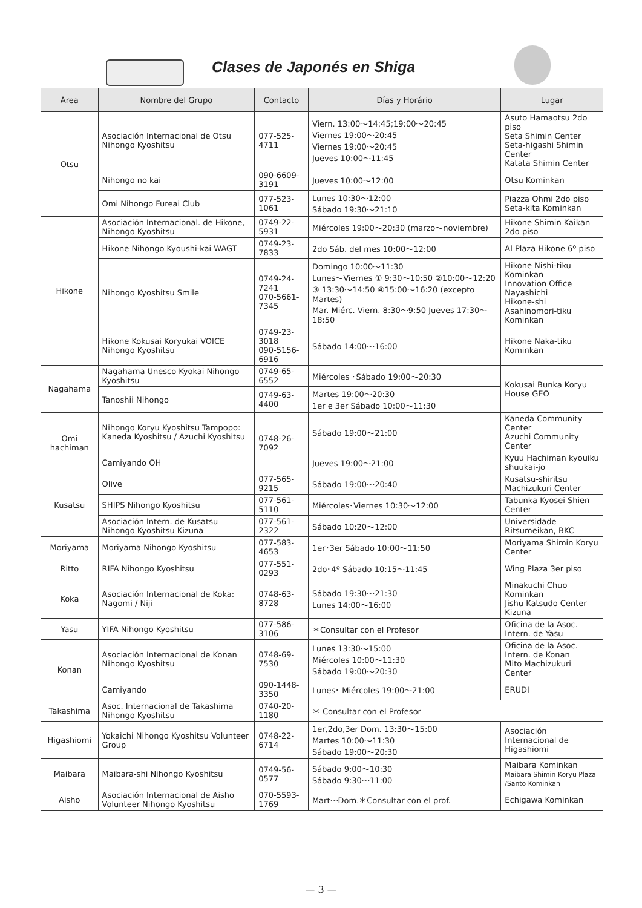Clases de Japonés en Shiga
| Área | Nombre del Grupo | Contacto | Días y Horário | Lugar |
| --- | --- | --- | --- | --- |
| Otsu | Asociación Internacional de Otsu Nihongo Kyoshitsu | 077-525-4711 | Viern. 13:00～14:45;19:00～20:45 Viernes 19:00～20:45 Viernes 19:00～20:45 Jueves 10:00～11:45 | Asuto Hamaotsu 2do piso Seta Shimin Center Seta-higashi Shimin Center Katata Shimin Center |
| | Nihongo no kai | 090-6609-3191 | Jueves 10:00～12:00 | Otsu Kominkan |
| | Omi Nihongo Fureai Club | 077-523-1061 | Lunes 10:30～12:00 Sábado 19:30～21:10 | Piazza Ohmi 2do piso Seta-kita Kominkan |
| Hikone | Asociación Internacional. de Hikone, Nihongo Kyoshitsu | 0749-22-5931 | Miércoles 19:00～20:30 (marzo～noviembre) | Hikone Shimin Kaikan 2do piso |
| | Hikone Nihongo Kyoushi-kai WAGT | 0749-23-7833 | 2do Sáb. del mes 10:00～12:00 | Al Plaza Hikone 6º piso |
| | Nihongo Kyoshitsu Smile | 0749-24-7241 070-5661-7345 | Domingo 10:00～11:30 Lunes～Viernes ① 9:30～10:50 ②10:00～12:20 ③ 13:30～14:50 ④15:00～16:20 (excepto Martes) Mar. Miérc. Viern. 8:30～9:50 Jueves 17:30～18:50 | Hikone Nishi-tiku Kominkan Innovation Office Nayashichi Hikone-shi Asahinomori-tiku Kominkan |
| | Hikone Kokusai Koryukai VOICE Nihongo Kyoshitsu | 0749-23-3018 090-5156-6916 | Sábado 14:00～16:00 | Hikone Naka-tiku Kominkan |
| Nagahama | Nagahama Unesco Kyokai Nihongo Kyoshitsu | 0749-65-6552 | Miércoles ･Sábado 19:00～20:30 | Kokusai Bunka Koryu House GEO |
| | Tanoshii Nihongo | 0749-63-4400 | Martes 19:00～20:30 1er e 3er Sábado 10:00～11:30 | |
| Omi hachiman | Nihongo Koryu Kyoshitsu Tampopo: Kaneda Kyoshitsu / Azuchi Kyoshitsu | 0748-26-7092 | Sábado 19:00～21:00 | Kaneda Community Center Azuchi Community Center |
| | Camiyando OH | | Jueves 19:00～21:00 | Kyuu Hachiman kyouiku shuukai-jo |
| Kusatsu | Olive | 077-565-9215 | Sábado 19:00～20:40 | Kusatsu-shiritsu Machizukuri Center |
| | SHIPS Nihongo Kyoshitsu | 077-561-5110 | Miércoles･Viernes 10:30～12:00 | Tabunka Kyosei Shien Center |
| | Asociación Intern. de Kusatsu Nihongo Kyoshitsu Kizuna | 077-561-2322 | Sábado 10:20～12:00 | Universidade Ritsumeikan, BKC |
| Moriyama | Moriyama Nihongo Kyoshitsu | 077-583-4653 | 1er･3er Sábado 10:00～11:50 | Moriyama Shimin Koryu Center |
| Ritto | RIFA Nihongo Kyoshitsu | 077-551-0293 | 2do･4º Sábado 10:15～11:45 | Wing Plaza 3er piso |
| Koka | Asociación Internacional de Koka: Nagomi / Niji | 0748-63-8728 | Sábado 19:30～21:30 Lunes 14:00～16:00 | Minakuchi Chuo Kominkan Jishu Katsudo Center Kizuna |
| Yasu | YIFA Nihongo Kyoshitsu | 077-586-3106 | ＊Consultar con el Profesor | Oficina de la Asoc. Intern. de Yasu |
| Konan | Asociación Internacional de Konan Nihongo Kyoshitsu | 0748-69-7530 | Lunes 13:30～15:00 Miércoles 10:00～11:30 Sábado 19:00～20:30 | Oficina de la Asoc. Intern. de Konan Mito Machizukuri Center |
| | Camiyando | 090-1448-3350 | Lunes･ Miércoles 19:00～21:00 | ERUDI |
| Takashima | Asoc. Internacional de Takashima Nihongo Kyoshitsu | 0740-20-1180 | ＊ Consultar con el Profesor | |
| Higashiomi | Yokaichi Nihongo Kyoshitsu Volunteer Group | 0748-22-6714 | 1er,2do,3er Dom. 13:30～15:00 Martes 10:00～11:30 Sábado 19:00～20:30 | Asociación Internacional de Higashiomi |
| Maibara | Maibara-shi Nihongo Kyoshitsu | 0749-56-0577 | Sábado 9:00～10:30 Sábado 9:30～11:00 | Maibara Kominkan Maibara Shimin Koryu Plaza /Santo Kominkan |
| Aisho | Asociación Internacional de Aisho Volunteer Nihongo Kyoshitsu | 070-5593-1769 | Mart～Dom.＊Consultar con el prof. | Echigawa Kominkan |
— 3 —